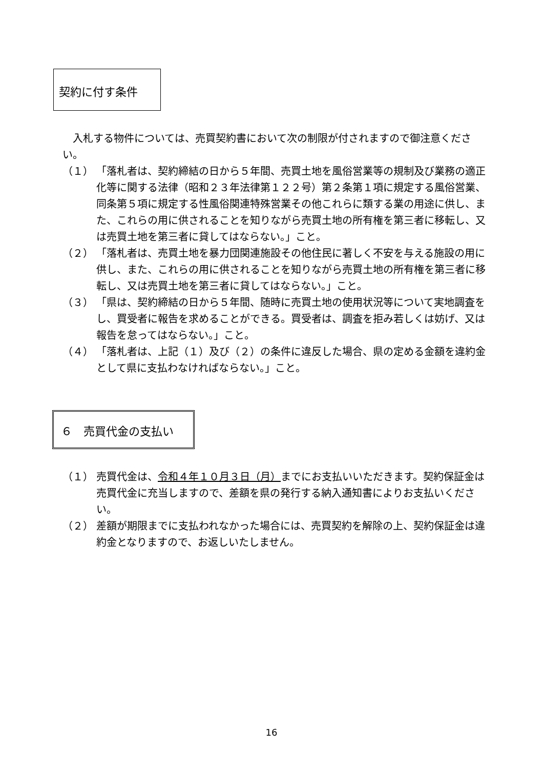契約に付す条件
入札する物件については、売買契約書において次の制限が付されますので御注意ください。
（１） 「落札者は、契約締結の日から５年間、売買土地を風俗営業等の規制及び業務の適正化等に関する法律（昭和２３年法律第１２２号）第２条第１項に規定する風俗営業、同条第５項に規定する性風俗関連特殊営業その他これらに類する業の用途に供し、また、これらの用に供されることを知りながら売買土地の所有権を第三者に移転し、又は売買土地を第三者に貸してはならない。」こと。
（２） 「落札者は、売買土地を暴力団関連施設その他住民に著しく不安を与える施設の用に供し、また、これらの用に供されることを知りながら売買土地の所有権を第三者に移転し、又は売買土地を第三者に貸してはならない。」こと。
（３） 「県は、契約締結の日から５年間、随時に売買土地の使用状況等について実地調査をし、買受者に報告を求めることができる。買受者は、調査を拒み若しくは妨げ、又は報告を怠ってはならない。」こと。
（４） 「落札者は、上記（１）及び（２）の条件に違反した場合、県の定める金額を違約金として県に支払わなければならない。」こと。
６　売買代金の支払い
（１） 売買代金は、令和４年１０月３日（月）までにお支払いいただきます。契約保証金は売買代金に充当しますので、差額を県の発行する納入通知書によりお支払いください。
（２） 差額が期限までに支払われなかった場合には、売買契約を解除の上、契約保証金は違約金となりますので、お返しいたしません。
16